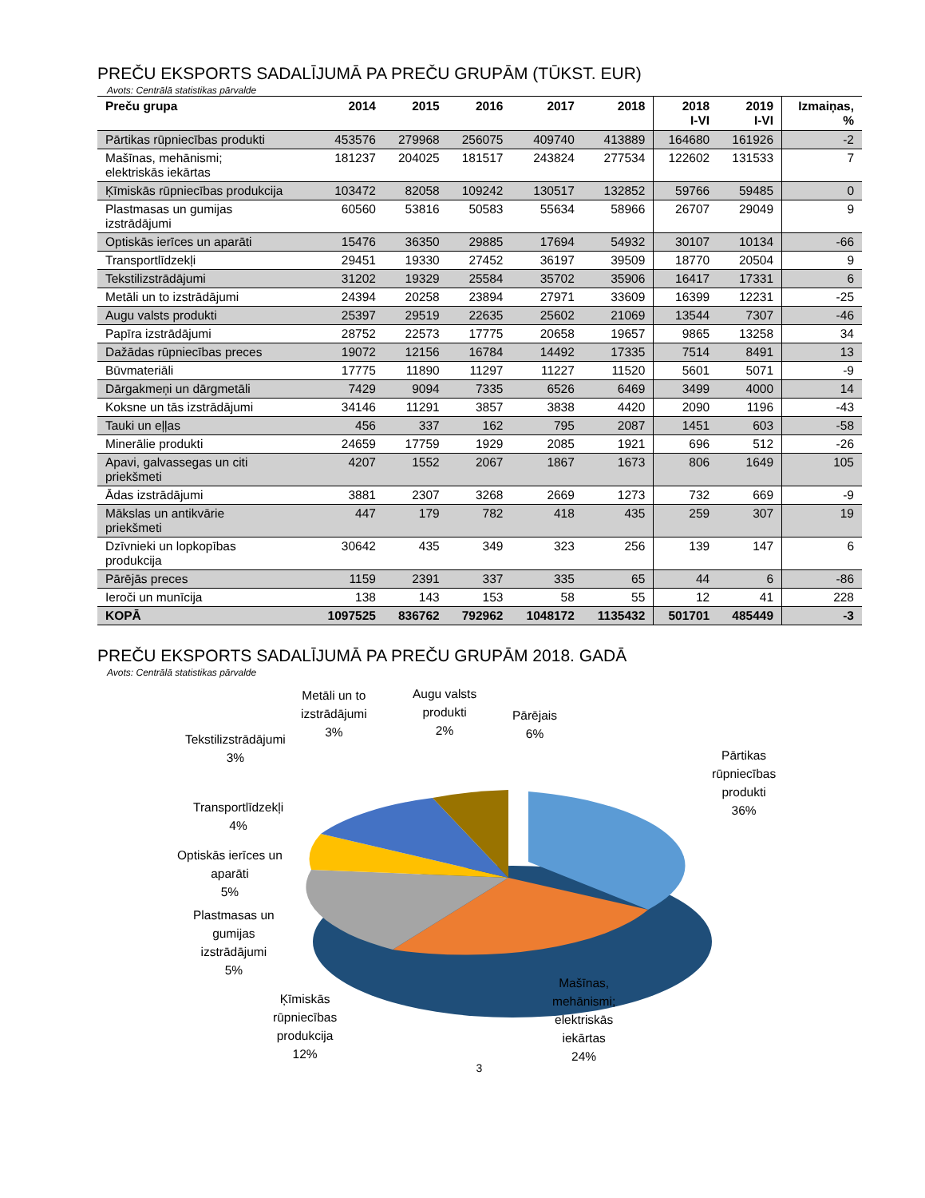PREČU EKSPORTS SADALĪJUMĀ PA PREČU GRUPĀM (TŪKST. EUR)
Avots: Centrālā statistikas pārvalde
| Preču grupa | 2014 | 2015 | 2016 | 2017 | 2018 | 2018 I-VI | 2019 I-VI | Izmaiņas, % |
| --- | --- | --- | --- | --- | --- | --- | --- | --- |
| Pārtikas rūpniecības produkti | 453576 | 279968 | 256075 | 409740 | 413889 | 164680 | 161926 | -2 |
| Mašīnas, mehānismi; elektriskās iekārtas | 181237 | 204025 | 181517 | 243824 | 277534 | 122602 | 131533 | 7 |
| Ķīmiskās rūpniecības produkcija | 103472 | 82058 | 109242 | 130517 | 132852 | 59766 | 59485 | 0 |
| Plastmasas un gumijas izstrādājumi | 60560 | 53816 | 50583 | 55634 | 58966 | 26707 | 29049 | 9 |
| Optiskās ierīces un aparāti | 15476 | 36350 | 29885 | 17694 | 54932 | 30107 | 10134 | -66 |
| Transportlīdzekļi | 29451 | 19330 | 27452 | 36197 | 39509 | 18770 | 20504 | 9 |
| Tekstilizstrādājumi | 31202 | 19329 | 25584 | 35702 | 35906 | 16417 | 17331 | 6 |
| Metāli un to izstrādājumi | 24394 | 20258 | 23894 | 27971 | 33609 | 16399 | 12231 | -25 |
| Augu valsts produkti | 25397 | 29519 | 22635 | 25602 | 21069 | 13544 | 7307 | -46 |
| Papīra izstrādājumi | 28752 | 22573 | 17775 | 20658 | 19657 | 9865 | 13258 | 34 |
| Dažādas rūpniecības preces | 19072 | 12156 | 16784 | 14492 | 17335 | 7514 | 8491 | 13 |
| Būvmateriāli | 17775 | 11890 | 11297 | 11227 | 11520 | 5601 | 5071 | -9 |
| Dārgakmeņi un dārgmetāli | 7429 | 9094 | 7335 | 6526 | 6469 | 3499 | 4000 | 14 |
| Koksne un tās izstrādājumi | 34146 | 11291 | 3857 | 3838 | 4420 | 2090 | 1196 | -43 |
| Tauki un eļļas | 456 | 337 | 162 | 795 | 2087 | 1451 | 603 | -58 |
| Minerālie produkti | 24659 | 17759 | 1929 | 2085 | 1921 | 696 | 512 | -26 |
| Apavi, galvassegas un citi priekšmeti | 4207 | 1552 | 2067 | 1867 | 1673 | 806 | 1649 | 105 |
| Ādas izstrādājumi | 3881 | 2307 | 3268 | 2669 | 1273 | 732 | 669 | -9 |
| Mākslas un antikvārie priekšmeti | 447 | 179 | 782 | 418 | 435 | 259 | 307 | 19 |
| Dzīvnieki un lopkopības produkcija | 30642 | 435 | 349 | 323 | 256 | 139 | 147 | 6 |
| Pārējās preces | 1159 | 2391 | 337 | 335 | 65 | 44 | 6 | -86 |
| Ieroči un munīcija | 138 | 143 | 153 | 58 | 55 | 12 | 41 | 228 |
| KOPĀ | 1097525 | 836762 | 792962 | 1048172 | 1135432 | 501701 | 485449 | -3 |
PREČU EKSPORTS SADALĪJUMĀ PA PREČU GRUPĀM 2018. GADĀ
Avots: Centrālā statistikas pārvalde
Metāli un to
izstrādājumi
3%
Augu valsts
produkti
2%
Pārējais
6%
Tekstilizstrādājumi
3%
Pārtikas
rūpniecības
produkti
36%
Transportlīdzekļi
4%
Optiskās ierīces un
aparāti
5%
Plastmasas un
gumijas
izstrādājumi
5%
Ķīmiskās
rūpniecības
produkcija
12%
Mašīnas,
mehānismi;
elektriskās
iekārtas
24%
3